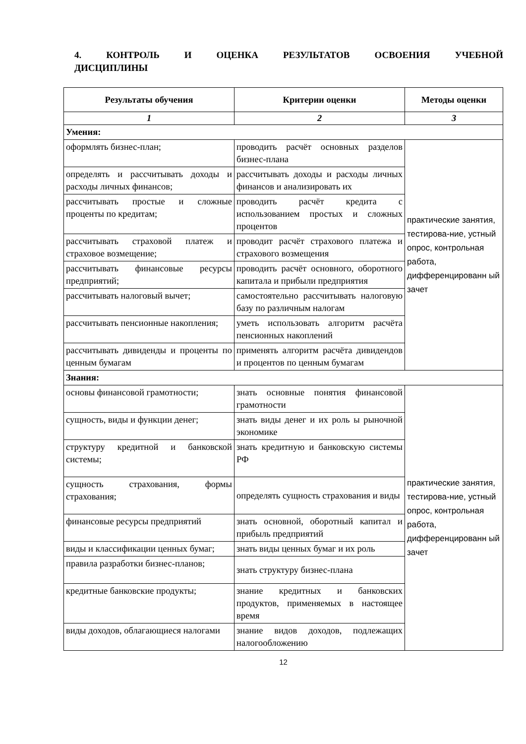4. КОНТРОЛЬ И ОЦЕНКА РЕЗУЛЬТАТОВ ОСВОЕНИЯ УЧЕБНОЙ ДИСЦИПЛИНЫ
| Результаты обучения | Критерии оценки | Методы оценки |
| --- | --- | --- |
| 1 | 2 | 3 |
| Умения: | | |
| оформлять бизнес-план; | проводить расчёт основных разделов бизнес-плана | практические занятия, тестирова-ние, устный опрос, контрольная работа, дифференцированн ый зачет |
| определять и рассчитывать доходы и расходы личных финансов; | рассчитывать доходы и расходы личных финансов и анализировать их | |
| рассчитывать простые и сложные проценты по кредитам; | проводить расчёт кредита с использованием простых и сложных процентов | |
| рассчитывать страховой платеж и страховое возмещение; | проводит расчёт страхового платежа и страхового возмещения | |
| рассчитывать финансовые ресурсы предприятий; | проводить расчёт основного, оборотного капитала и прибыли предприятия | |
| рассчитывать налоговый вычет; | самостоятельно рассчитывать налоговую базу по различным налогам | |
| рассчитывать пенсионные накопления; | уметь использовать алгоритм расчёта пенсионных накоплений | |
| рассчитывать дивиденды и проценты по ценным бумагам | применять алгоритм расчёта дивидендов и процентов по ценным бумагам | |
| Знания: | | |
| основы финансовой грамотности; | знать основные понятия финансовой грамотности | практические занятия, тестирова-ние, устный опрос, контрольная работа, дифференцированн ый зачет |
| сущность, виды и функции денег; | знать виды денег и их роль ы рыночной экономике | |
| структуру кредитной и банковской системы; | знать кредитную и банковскую системы РФ | |
| сущность страхования, формы страхования; | определять сущность страхования и виды | |
| финансовые ресурсы предприятий | знать основной, оборотный капитал и прибыль предприятий | |
| виды и классификации ценных бумаг; | знать виды ценных бумаг и их роль | |
| правила разработки бизнес-планов; | знать структуру бизнес-плана | |
| кредитные банковские продукты; | знание кредитных и банковских продуктов, применяемых в настоящее время | |
| виды доходов, облагающиеся налогами | знание видов доходов, подлежащих налогообложению | |
12